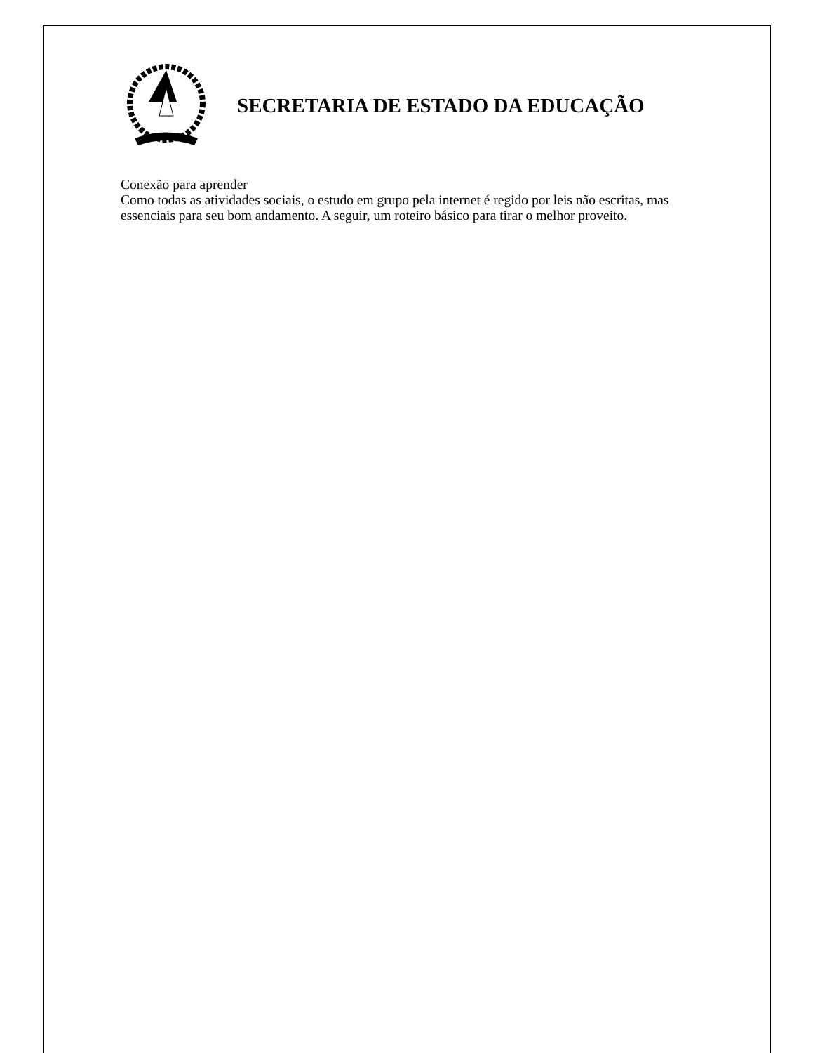SECRETARIA DE ESTADO DA EDUCAÇÃO
Conexão para aprender
Como todas as atividades sociais, o estudo em grupo pela internet é regido por leis não escritas, mas essenciais para seu bom andamento. A seguir, um roteiro básico para tirar o melhor proveito.